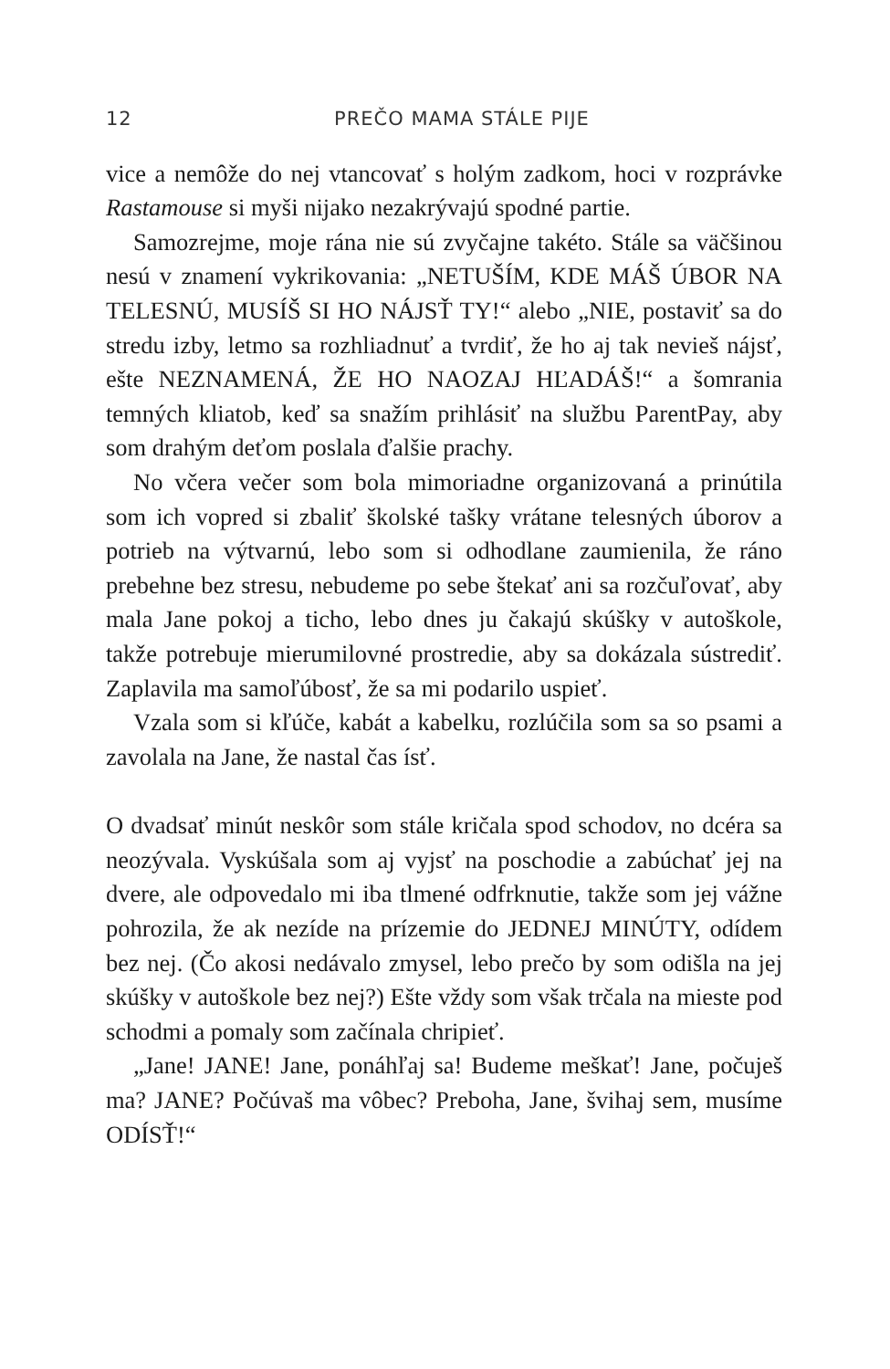12 PREČO MAMA STÁLE PIJE
vice a nemôže do nej vtancovať s holým zadkom, hoci v rozprávke Rastamouse si myši nijako nezakrývajú spodné partie.
Samozrejme, moje rána nie sú zvyčajne takéto. Stále sa väčšinou nesú v znamení vykrikovania: „NETUŠÍM, KDE MÁŠ ÚBOR NA TELESNÚ, MUSÍŠ SI HO NÁJSŤ TY!“ alebo „NIE, postaviť sa do stredu izby, letmo sa rozhliadnuť a tvrdiť, že ho aj tak nevieš nájsť, ešte NEZNAMENÁ, ŽE HO NAOZAJ HĽADÁŠ!“ a šomrania temných kliatob, keď sa snažím prihlásiť na službu ParentPay, aby som drahým deťom poslala ďalšie prachy.
No včera večer som bola mimoriadne organizovaná a prinútila som ich vopred si zbaliť školské tašky vrátane telesných úborov a potrieb na výtvarnú, lebo som si odhodlane zaumienila, že ráno prebehne bez stresu, nebudeme po sebe štekať ani sa rozčuľovať, aby mala Jane pokoj a ticho, lebo dnes ju čakajú skúšky v autoškole, takže potrebuje mierumilovné prostredie, aby sa dokázala sústrediť. Zaplavila ma samoľúbosť, že sa mi podarilo uspieť.
Vzala som si kľúče, kabát a kabelku, rozlúčila som sa so psami a zavolala na Jane, že nastal čas ísť.
O dvadsať minút neskôr som stále kričala spod schodov, no dcéra sa neozývala. Vyskúšala som aj vyjsť na poschodie a zabúchať jej na dvere, ale odpovedalo mi iba tlmené odfrknutie, takže som jej vážne pohrozila, že ak nezíde na prízemie do JEDNEJ MINÚTY, odídem bez nej. (Čo akosi nedávalo zmysel, lebo prečo by som odišla na jej skúšky v autoškole bez nej?) Ešte vždy som však trčala na mieste pod schodmi a pomaly som začínala chripieť.
„Jane! JANE! Jane, ponáhľaj sa! Budeme meškať! Jane, počuješ ma? JANE? Počúvaš ma vôbec? Preboha, Jane, švihaj sem, musíme ODÍSŤ!“